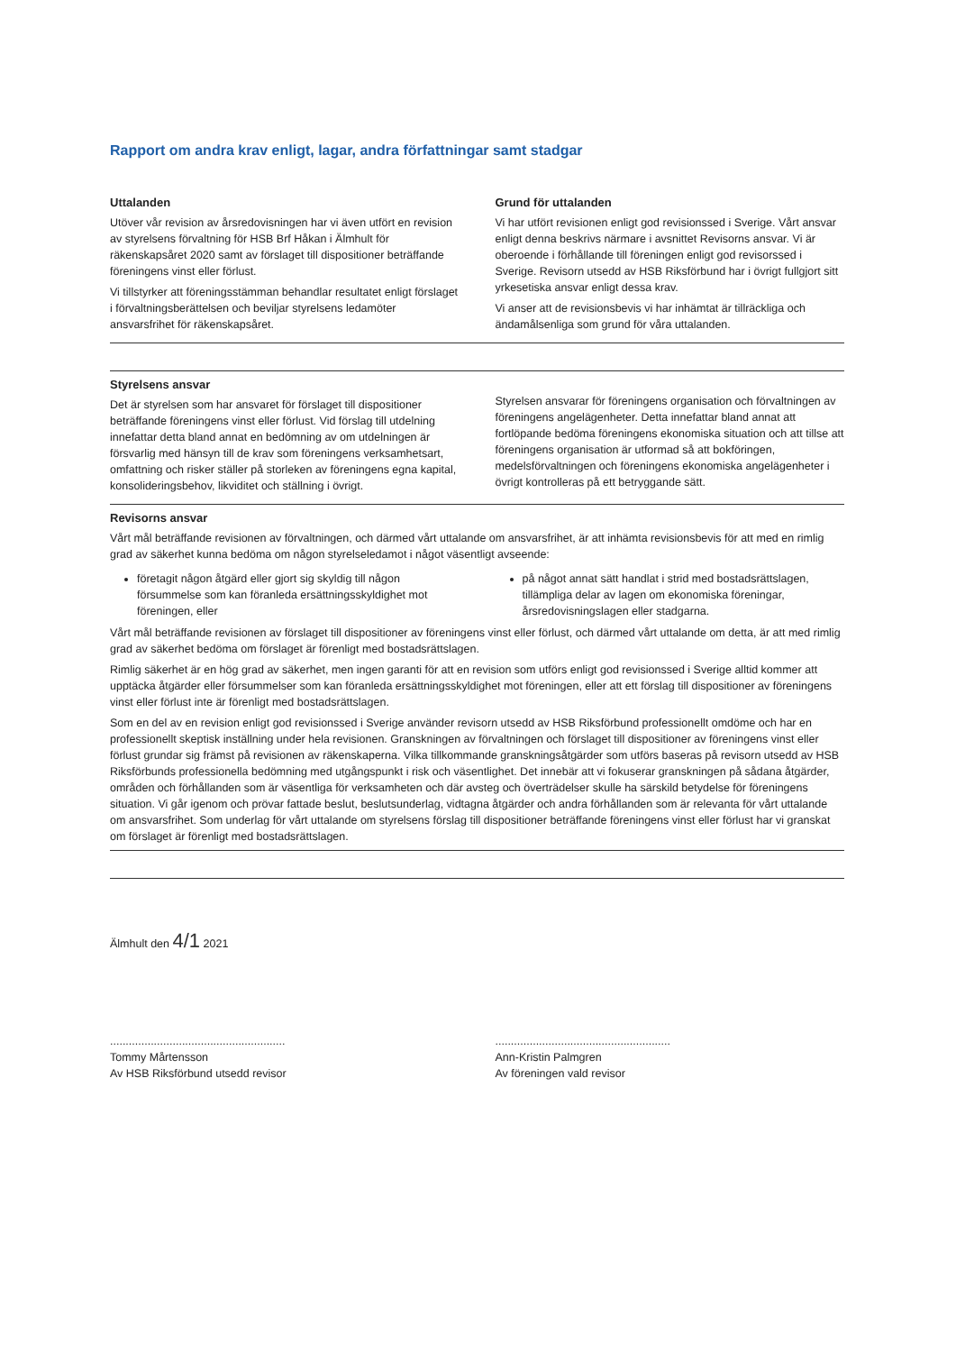Rapport om andra krav enligt, lagar, andra författningar samt stadgar
Uttalanden
Utöver vår revision av årsredovisningen har vi även utfört en revision av styrelsens förvaltning för HSB Brf Håkan i Älmhult för räkenskapsåret 2020 samt av förslaget till dispositioner beträffande föreningens vinst eller förlust.
Vi tillstyrker att föreningsstämman behandlar resultatet enligt förslaget i förvaltningsberättelsen och beviljar styrelsens ledamöter ansvarsfrihet för räkenskapsåret.
Grund för uttalanden
Vi har utfört revisionen enligt god revisionssed i Sverige. Vårt ansvar enligt denna beskrivs närmare i avsnittet Revisorns ansvar. Vi är oberoende i förhållande till föreningen enligt god revisorssed i Sverige. Revisorn utsedd av HSB Riksförbund har i övrigt fullgjort sitt yrkesetiska ansvar enligt dessa krav.
Vi anser att de revisionsbevis vi har inhämtat är tillräckliga och ändamålsenliga som grund för våra uttalanden.
Styrelsens ansvar
Det är styrelsen som har ansvaret för förslaget till dispositioner beträffande föreningens vinst eller förlust. Vid förslag till utdelning innefattar detta bland annat en bedömning av om utdelningen är försvarlig med hänsyn till de krav som föreningens verksamhetsart, omfattning och risker ställer på storleken av föreningens egna kapital, konsolideringsbehov, likviditet och ställning i övrigt.
Styrelsen ansvarar för föreningens organisation och förvaltningen av föreningens angelägenheter. Detta innefattar bland annat att fortlöpande bedöma föreningens ekonomiska situation och att tillse att föreningens organisation är utformad så att bokföringen, medelsförvaltningen och föreningens ekonomiska angelägenheter i övrigt kontrolleras på ett betryggande sätt.
Revisorns ansvar
Vårt mål beträffande revisionen av förvaltningen, och därmed vårt uttalande om ansvarsfrihet, är att inhämta revisionsbevis för att med en rimlig grad av säkerhet kunna bedöma om någon styrelseledamot i något väsentligt avseende:
företagit någon åtgärd eller gjort sig skyldig till någon försummelse som kan föranleda ersättningsskyldighet mot föreningen, eller
på något annat sätt handlat i strid med bostadsrättslagen, tillämpliga delar av lagen om ekonomiska föreningar, årsredovisningslagen eller stadgarna.
Vårt mål beträffande revisionen av förslaget till dispositioner av föreningens vinst eller förlust, och därmed vårt uttalande om detta, är att med rimlig grad av säkerhet bedöma om förslaget är förenligt med bostadsrättslagen.
Rimlig säkerhet är en hög grad av säkerhet, men ingen garanti för att en revision som utförs enligt god revisionssed i Sverige alltid kommer att upptäcka åtgärder eller försummelser som kan föranleda ersättningsskyldighet mot föreningen, eller att ett förslag till dispositioner av föreningens vinst eller förlust inte är förenligt med bostadsrättslagen.
Som en del av en revision enligt god revisionssed i Sverige använder revisorn utsedd av HSB Riksförbund professionellt omdöme och har en professionellt skeptisk inställning under hela revisionen. Granskningen av förvaltningen och förslaget till dispositioner av föreningens vinst eller förlust grundar sig främst på revisionen av räkenskaperna. Vilka tillkommande granskningsåtgärder som utförs baseras på revisorn utsedd av HSB Riksförbunds professionella bedömning med utgångspunkt i risk och väsentlighet. Det innebär att vi fokuserar granskningen på sådana åtgärder, områden och förhållanden som är väsentliga för verksamheten och där avsteg och överträdelser skulle ha särskild betydelse för föreningens situation. Vi går igenom och prövar fattade beslut, beslutsunderlag, vidtagna åtgärder och andra förhållanden som är relevanta för vårt uttalande om ansvarsfrihet. Som underlag för vårt uttalande om styrelsens förslag till dispositioner beträffande föreningens vinst eller förlust har vi granskat om förslaget är förenligt med bostadsrättslagen.
Älmhult den 4/1 2021
........................................................
Tommy Mårtensson
Av HSB Riksförbund utsedd revisor
........................................................
Ann-Kristin Palmgren
Av föreningen vald revisor